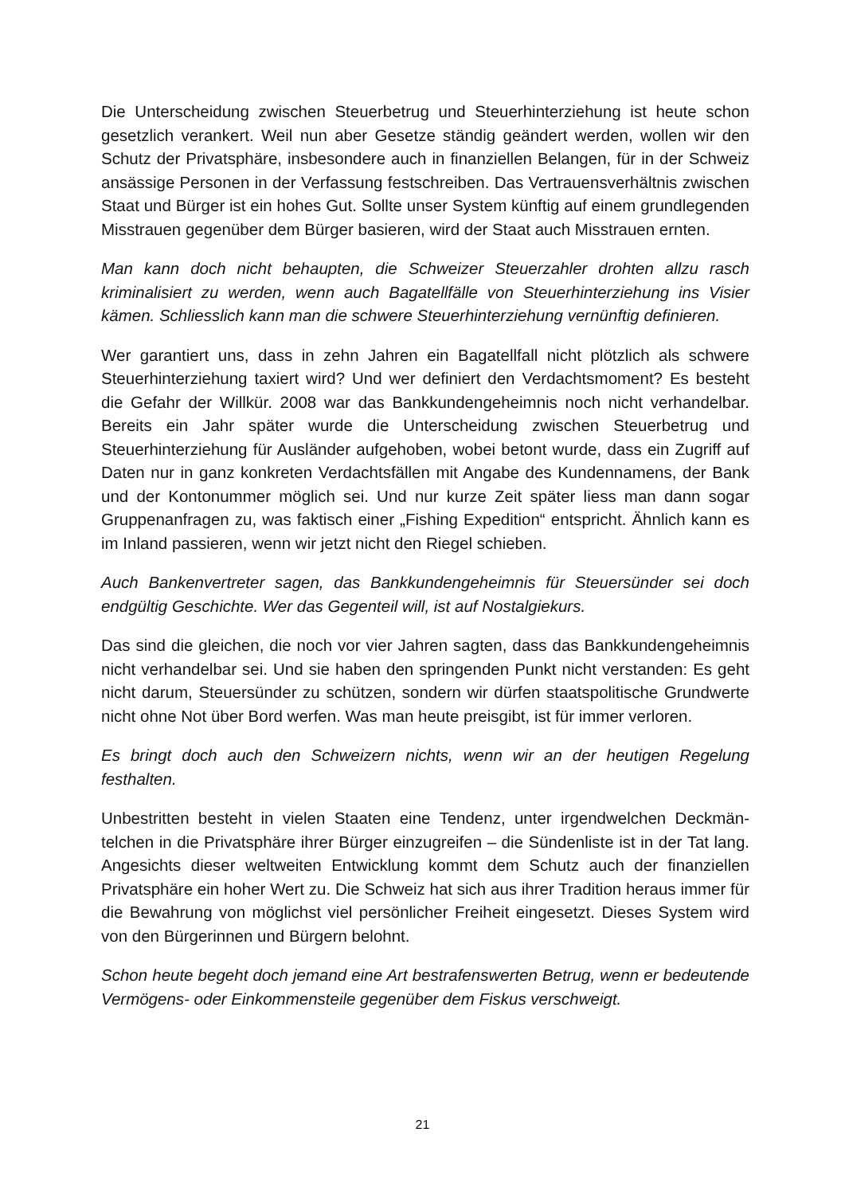Die Unterscheidung zwischen Steuerbetrug und Steuerhinterziehung ist heute schon gesetzlich verankert. Weil nun aber Gesetze ständig geändert werden, wollen wir den Schutz der Privatsphäre, insbesondere auch in finanziellen Belangen, für in der Schweiz ansässige Personen in der Verfassung festschreiben. Das Vertrauensver­hältnis zwischen Staat und Bürger ist ein hohes Gut. Sollte unser System künftig auf einem grundlegenden Misstrauen gegenüber dem Bürger basieren, wird der Staat auch Misstrauen ernten.
Man kann doch nicht behaupten, die Schweizer Steuerzahler drohten allzu rasch kriminalisiert zu werden, wenn auch Bagatellfälle von Steuerhinterziehung ins Visier kämen. Schliesslich kann man die schwere Steuerhinterziehung vernünftig definie­ren.
Wer garantiert uns, dass in zehn Jahren ein Bagatellfall nicht plötzlich als schwere Steuerhinterziehung taxiert wird? Und wer definiert den Verdachtsmoment? Es be­steht die Gefahr der Willkür. 2008 war das Bankkundengeheimnis noch nicht verhan­delbar. Bereits ein Jahr später wurde die Unterscheidung zwischen Steuerbetrug und Steuerhinterziehung für Ausländer aufgehoben, wobei betont wurde, dass ein Zugriff auf Daten nur in ganz konkreten Verdachtsfällen mit Angabe des Kundennamens, der Bank und der Kontonummer möglich sei. Und nur kurze Zeit später liess man dann sogar Gruppenanfragen zu, was faktisch einer „Fishing Expedition“ entspricht. Ähnlich kann es im Inland passieren, wenn wir jetzt nicht den Riegel schieben.
Auch Bankenvertreter sagen, das Bankkundengeheimnis für Steuersünder sei doch endgültig Geschichte. Wer das Gegenteil will, ist auf Nostalgiekurs.
Das sind die gleichen, die noch vor vier Jahren sagten, dass das Bankkundenge­heimnis nicht verhandelbar sei. Und sie haben den springenden Punkt nicht verstan­den: Es geht nicht darum, Steuersünder zu schützen, sondern wir dürfen staatspoliti­sche Grundwerte nicht ohne Not über Bord werfen. Was man heute preisgibt, ist für immer verloren.
Es bringt doch auch den Schweizern nichts, wenn wir an der heutigen Regelung festhalten.
Unbestritten besteht in vielen Staaten eine Tendenz, unter irgendwelchen Deckmän­telchen in die Privatsphäre ihrer Bürger einzugreifen – die Sündenliste ist in der Tat lang. Angesichts dieser weltweiten Entwicklung kommt dem Schutz auch der finanzi­ellen Privatsphäre ein hoher Wert zu. Die Schweiz hat sich aus ihrer Tradition heraus immer für die Bewahrung von möglichst viel persönlicher Freiheit eingesetzt. Dieses System wird von den Bürgerinnen und Bürgern belohnt.
Schon heute begeht doch jemand eine Art bestrafenswerten Betrug, wenn er bedeu­tende Vermögens- oder Einkommensteile gegenüber dem Fiskus verschweigt.
21